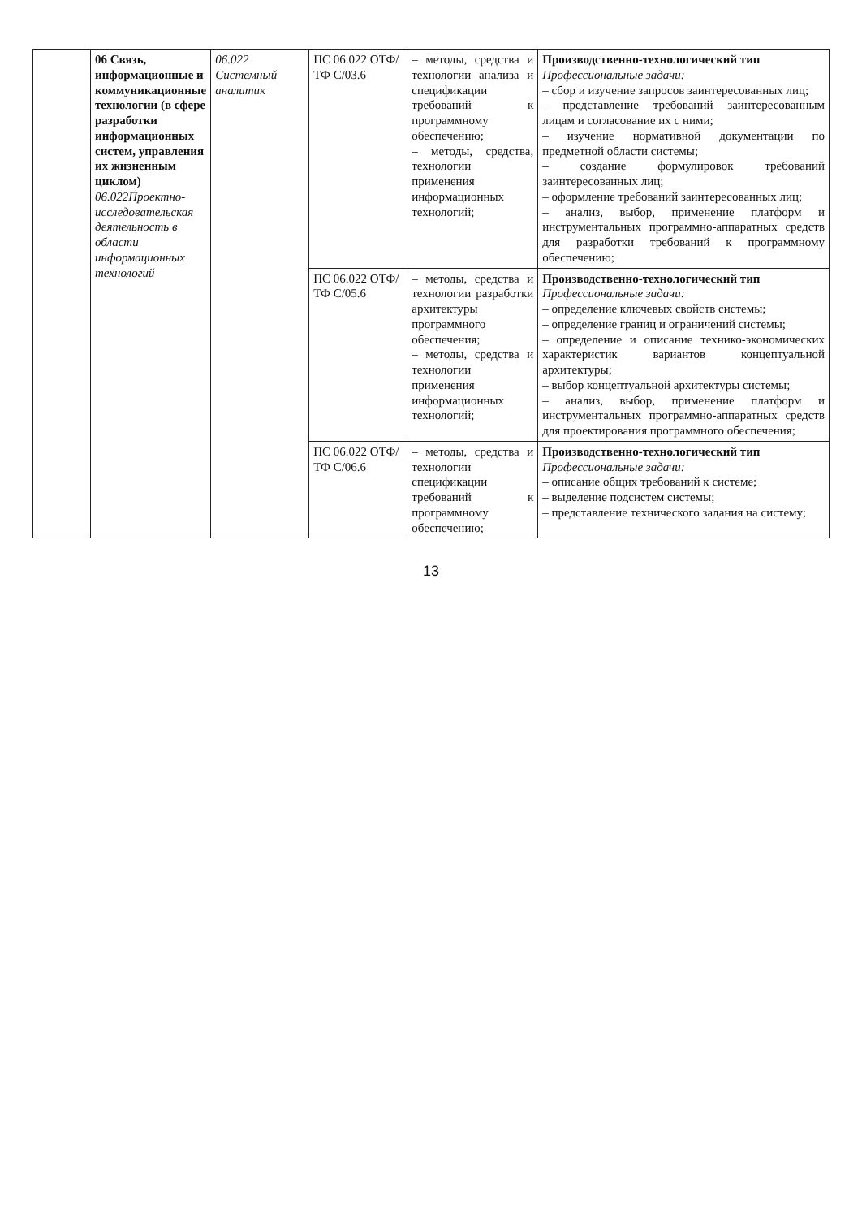| | 06 Связь, информационные и коммуникационные технологии (в сфере разработки информационных систем, управления их жизненным циклом) 06.022Проектно-исследовательская деятельность в области информационных технологий | 06.022 Системный аналитик | ПС 06.022 ОТФ/ТФ C/03.6 | – методы, средства и технологии анализа и спецификации требований к программному обеспечению; – методы, средства, технологии применения информационных технологий; | Производственно-технологический тип Профессиональные задачи: – сбор и изучение запросов заинтересованных лиц; – представление требований заинтересованным лицам и согласование их с ними; – изучение нормативной документации по предметной области системы; – создание формулировок требований заинтересованных лиц; – оформление требований заинтересованных лиц; – анализ, выбор, применение платформ и инструментальных программно-аппаратных средств для разработки требований к программному обеспечению; |
| | | | ПС 06.022 ОТФ/ТФ C/05.6 | – методы, средства и технологии разработки архитектуры программного обеспечения; – методы, средства и технологии применения информационных технологий; | Производственно-технологический тип Профессиональные задачи: – определение ключевых свойств системы; – определение границ и ограничений системы; – определение и описание технико-экономических характеристик вариантов концептуальной архитектуры; – выбор концептуальной архитектуры системы; – анализ, выбор, применение платформ и инструментальных программно-аппаратных средств для проектирования программного обеспечения; |
| | | | ПС 06.022 ОТФ/ТФ C/06.6 | – методы, средства и технологии спецификации требований к программному обеспечению; | Производственно-технологический тип Профессиональные задачи: – описание общих требований к системе; – выделение подсистем системы; – представление технического задания на систему; |
13